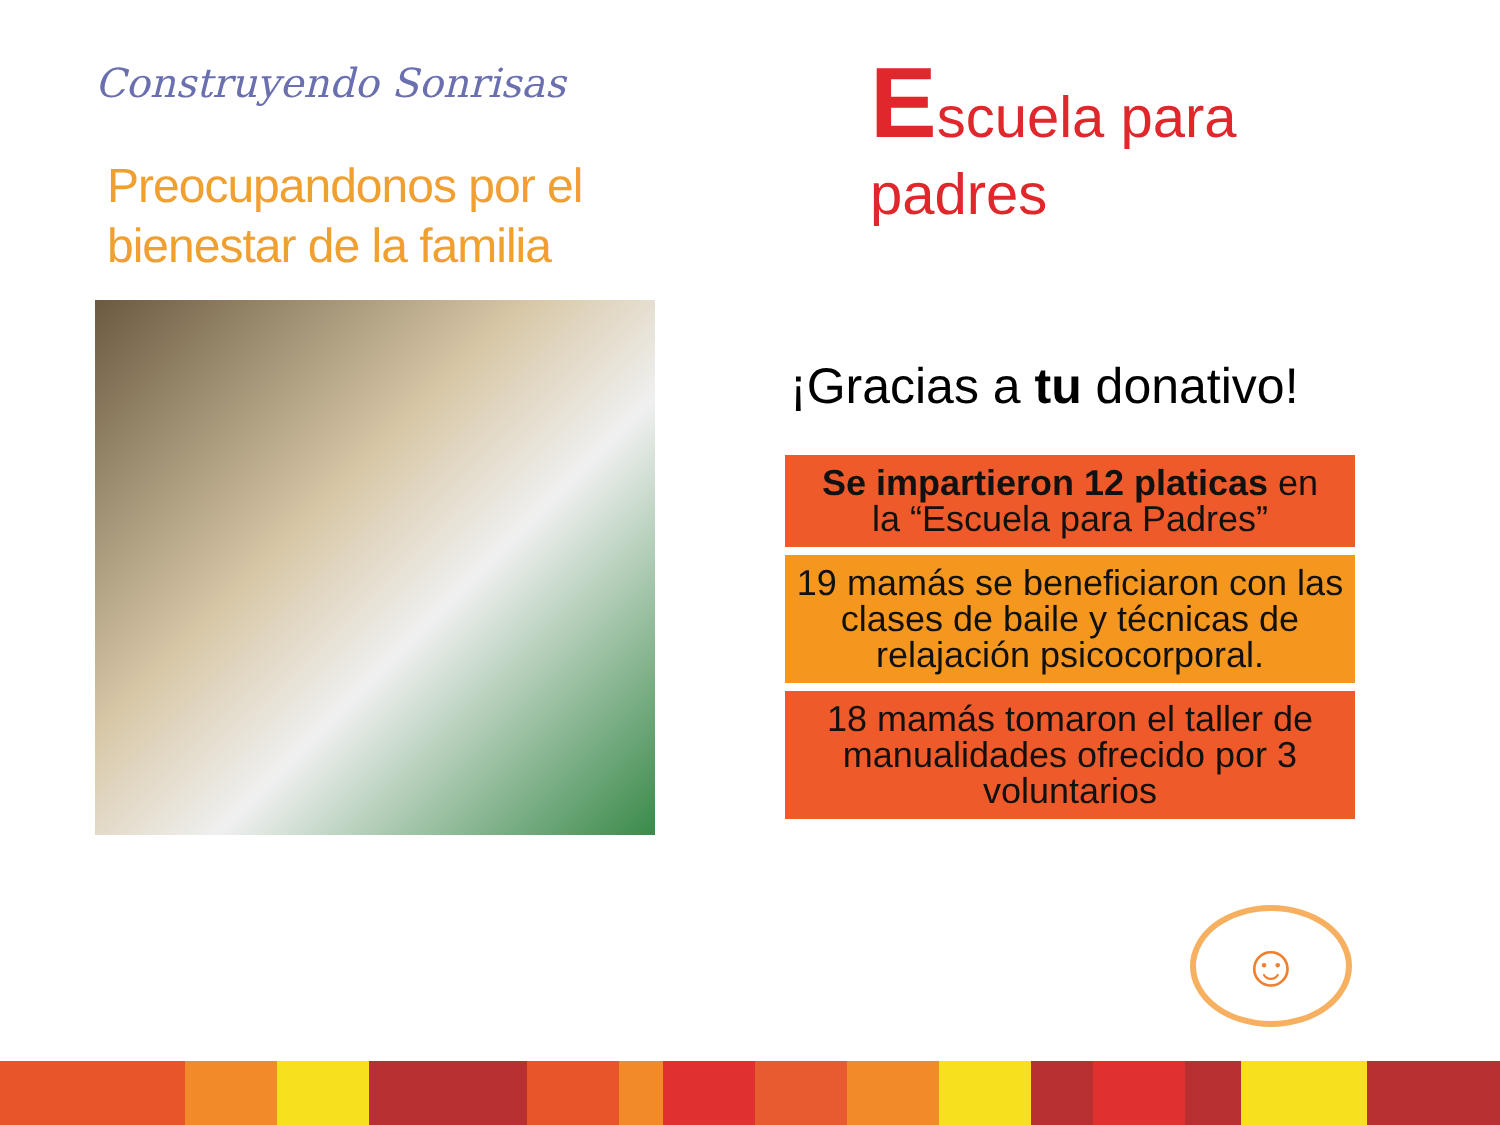Construyendo Sonrisas
Preocupandonos por el bienestar de la familia
Escuela para padres
¡Gracias a tu donativo!
Se impartieron 12 platicas en
la “Escuela para Padres”
19 mamás se beneficiaron con las clases de baile y técnicas de relajación psicocorporal.
18 mamás tomaron el taller de manualidades ofrecido por 3 voluntarios
☺